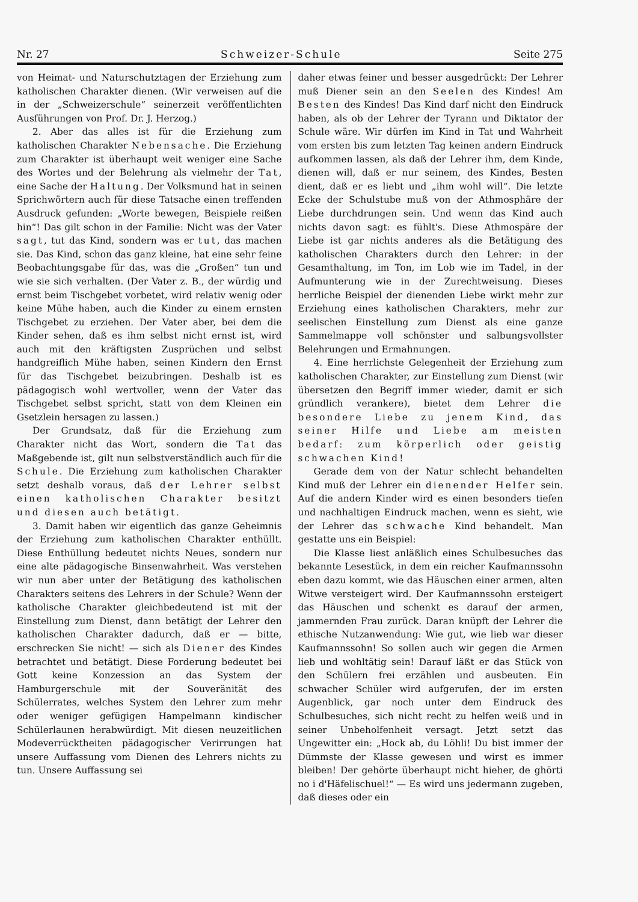Nr. 27 Schweizer-Schule Seite 275
von Heimat- und Naturschutztagen der Erziehung zum katholischen Charakter dienen. (Wir verweisen auf die in der „Schweizerschule“ seinerzeit veröffentlichten Ausführungen von Prof. Dr. J. Herzog.)
2. Aber das alles ist für die Erziehung zum katholischen Charakter Nebensache. Die Erziehung zum Charakter ist überhaupt weit weniger eine Sache des Wortes und der Belehrung als vielmehr der Tat, eine Sache der Haltung. Der Volksmund hat in seinen Sprichwörtern auch für diese Tatsache einen treffenden Ausdruck gefunden: „Worte bewegen, Beispiele reißen hin“! Das gilt schon in der Familie: Nicht was der Vater sagt, tut das Kind, sondern was er tut, das machen sie. Das Kind, schon das ganz kleine, hat eine sehr feine Beobachtungsgabe für das, was die „Großen“ tun und wie sie sich verhalten. (Der Vater z. B., der würdig und ernst beim Tischgebet vorbetet, wird relativ wenig oder keine Mühe haben, auch die Kinder zu einem ernsten Tischgebet zu erziehen. Der Vater aber, bei dem die Kinder sehen, daß es ihm selbst nicht ernst ist, wird auch mit den kräftigsten Zusprüchen und selbst handgreiflich Mühe haben, seinen Kindern den Ernst für das Tischgebet beizubringen. Deshalb ist es pädagogisch wohl wertvoller, wenn der Vater das Tischgebet selbst spricht, statt von dem Kleinen ein Gsetzlein hersagen zu lassen.)
Der Grundsatz, daß für die Erziehung zum Charakter nicht das Wort, sondern die Tat das Maßgebende ist, gilt nun selbstverständlich auch für die Schule. Die Erziehung zum katholischen Charakter setzt deshalb voraus, daß der Lehrer selbst einen katholischen Charakter besitzt und diesen auch betätigt.
3. Damit haben wir eigentlich das ganze Geheimnis der Erziehung zum katholischen Charakter enthüllt. Diese Enthüllung bedeutet nichts Neues, sondern nur eine alte pädagogische Binsenwahrheit. Was verstehen wir nun aber unter der Betätigung des katholischen Charakters seitens des Lehrers in der Schule? Wenn der katholische Charakter gleichbedeutend ist mit der Einstellung zum Dienst, dann betätigt der Lehrer den katholischen Charakter dadurch, daß er — bitte, erschrecken Sie nicht! — sich als Diener des Kindes betrachtet und betätigt. Diese Forderung bedeutet bei Gott keine Konzession an das System der Hamburgerschule mit der Souveränität des Schülerrates, welches System den Lehrer zum mehr oder weniger gefügigen Hampelmann kindischer Schülerlaunen herabwürdigt. Mit diesen neuzeitlichen Modeverrücktheiten pädagogischer Verirrungen hat unsere Auffassung vom Dienen des Lehrers nichts zu tun. Unsere Auffassung sei
daher etwas feiner und besser ausgedrückt: Der Lehrer muß Diener sein an den Seelen des Kindes! Am Besten des Kindes! Das Kind darf nicht den Eindruck haben, als ob der Lehrer der Tyrann und Diktator der Schule wäre. Wir dürfen im Kind in Tat und Wahrheit vom ersten bis zum letzten Tag keinen andern Eindruck aufkommen lassen, als daß der Lehrer ihm, dem Kinde, dienen will, daß er nur seinem, des Kindes, Besten dient, daß er es liebt und „ihm wohl will“. Die letzte Ecke der Schulstube muß von der Athmosphäre der Liebe durchdrungen sein. Und wenn das Kind auch nichts davon sagt: es fühlt's. Diese Athmospäre der Liebe ist gar nichts anderes als die Betätigung des katholischen Charakters durch den Lehrer: in der Gesamthaltung, im Ton, im Lob wie im Tadel, in der Aufmunterung wie in der Zurechtweisung. Dieses herrliche Beispiel der dienenden Liebe wirkt mehr zur Erziehung eines katholischen Charakters, mehr zur seelischen Einstellung zum Dienst als eine ganze Sammelmappe voll schönster und salbungsvollster Belehrungen und Ermahnungen.
4. Eine herrlichste Gelegenheit der Erziehung zum katholischen Charakter, zur Einstellung zum Dienst (wir übersetzen den Begriff immer wieder, damit er sich gründlich verankere), bietet dem Lehrer die besondere Liebe zu jenem Kind, das seiner Hilfe und Liebe am meisten bedarf: zum körperlich oder geistig schwachen Kind!
Gerade dem von der Natur schlecht behandelten Kind muß der Lehrer ein dienender Helfer sein. Auf die andern Kinder wird es einen besonders tiefen und nachhaltigen Eindruck machen, wenn es sieht, wie der Lehrer das schwache Kind behandelt. Man gestatte uns ein Beispiel:
Die Klasse liest anläßlich eines Schulbesuches das bekannte Lesestück, in dem ein reicher Kaufmannssohn eben dazu kommt, wie das Häuschen einer armen, alten Witwe versteigert wird. Der Kaufmannssohn ersteigert das Häuschen und schenkt es darauf der armen, jammernden Frau zurück. Daran knüpft der Lehrer die ethische Nutzanwendung: Wie gut, wie lieb war dieser Kaufmannssohn! So sollen auch wir gegen die Armen lieb und wohltätig sein! Darauf läßt er das Stück von den Schülern frei erzählen und ausbeuten. Ein schwacher Schüler wird aufgerufen, der im ersten Augenblick, gar noch unter dem Eindruck des Schulbesuches, sich nicht recht zu helfen weiß und in seiner Unbeholfenheit versagt. Jetzt setzt das Ungewitter ein: „Hock ab, du Löhli! Du bist immer der Dümmste der Klasse gewesen und wirst es immer bleiben! Der gehörte überhaupt nicht hieher, de ghörti no i d'Häfelischuel!“ — Es wird uns jedermann zugeben, daß dieses oder ein